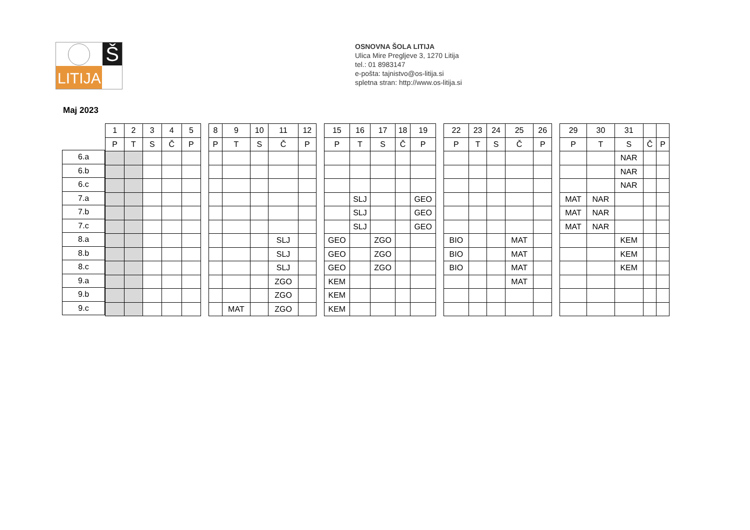Š
LITIJA
OSNOVNA ŠOLA LITIJA
Ulica Mire Pregljeve 3, 1270 Litija
tel.: 01 8983147
e-pošta: tajnistvo@os-litija.si
spletna stran: http://www.os-litija.si
Maj 2023
| 6.a |
| 6.b |
| 6.c |
| 7.a |
| 7.b |
| 7.c |
| 8.a |
| 8.b |
| 8.c |
| 9.a |
| 9.b |
| 9.c |
| 1 | 2 | 3 | 4 | 5 |
| --- | --- | --- | --- | --- |
| P | T | S | Č | P |
| 8 | 9 | 10 | 11 | 12 |
| --- | --- | --- | --- | --- |
| P | T | S | Č | P |
| | | | SLJ | |
| | | | SLJ | |
| | | | SLJ | |
| | | | ZGO | |
| | | | ZGO | |
| | MAT | | ZGO | |
| 15 | 16 | 17 | 18 | 19 |
| --- | --- | --- | --- | --- |
| P | T | S | Č | P |
| | SLJ | | | GEO |
| | SLJ | | | GEO |
| | SLJ | | | GEO |
| GEO | | ZGO | | |
| GEO | | ZGO | | |
| GEO | | ZGO | | |
| KEM | | | | |
| KEM | | | | |
| KEM | | | | |
| 22 | 23 | 24 | 25 | 26 |
| --- | --- | --- | --- | --- |
| P | T | S | Č | P |
| BIO | | | MAT | |
| BIO | | | MAT | |
| BIO | | | MAT | |
| | | | MAT | |
| 29 | 30 | 31 | | |
| --- | --- | --- | --- | --- |
| P | T | S | Č | P |
| | | NAR | | |
| | | NAR | | |
| | | NAR | | |
| MAT | NAR | | | |
| MAT | NAR | | | |
| MAT | NAR | | | |
| | | KEM | | |
| | | KEM | | |
| | | KEM | | |